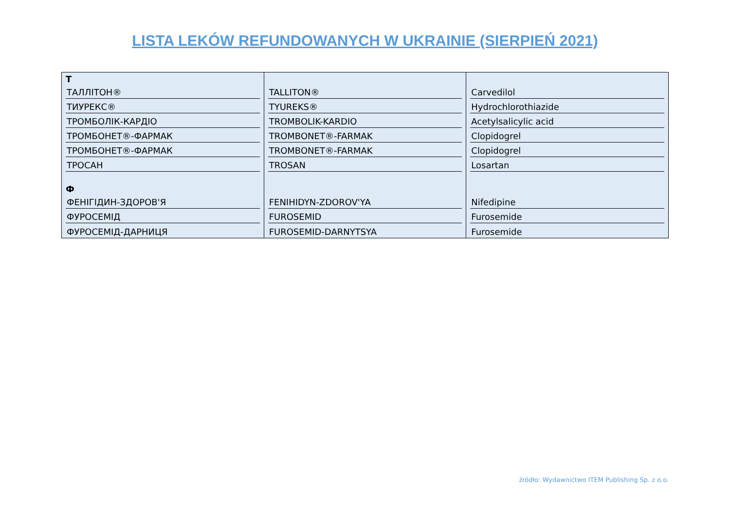LISTA LEKÓW REFUNDOWANYCH W UKRAINIE (SIERPIEŃ 2021)
| T | | |
| ТАЛЛІТОН® | TALLITON® | Carvedilol |
| ТИУРЕКС® | TYUREKS® | Hydrochlorothiazide |
| ТРОМБОЛІК-КАРДІО | TROMBOLIK-KARDIO | Acetylsalicylic acid |
| ТРОМБОНЕТ®-ФАРМАК | TROMBONET®-FARMAK | Clopidogrel |
| ТРОМБОНЕТ®-ФАРМАК | TROMBONET®-FARMAK | Clopidogrel |
| ТРОСАН | TROSAN | Losartan |
| Ф | | |
| ФЕНІГІДИН-ЗДОРОВ'Я | FENIHIDYN-ZDOROV'YA | Nifedipine |
| ФУРОСЕМІД | FUROSEMID | Furosemide |
| ФУРОСЕМІД-ДАРНИЦЯ | FUROSEMID-DARNYTSYA | Furosemide |
źródło: Wydawnictwo ITEM Publishing Sp. z o.o.